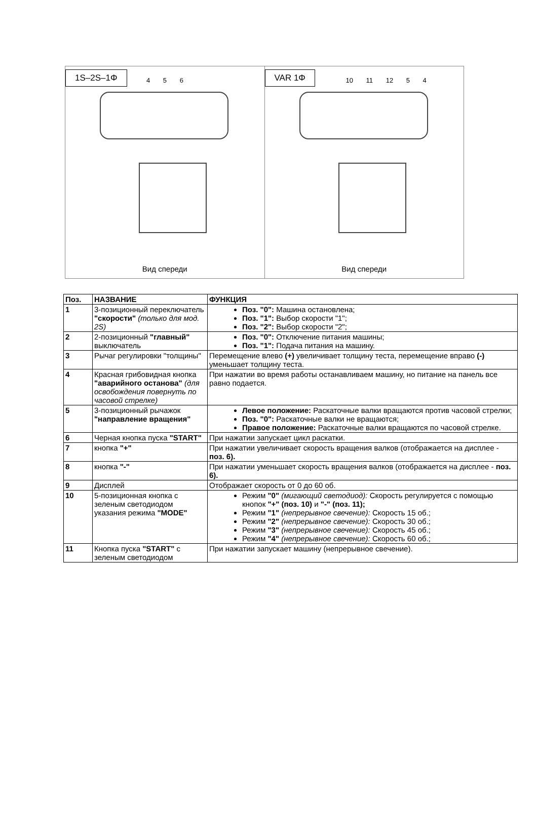1S–2S–1Φ
4 5 6
Вид спереди
VAR 1Φ
10 11 12 5 4
Вид спереди
| Поз. | НАЗВАНИЕ | ФУНКЦИЯ |
| --- | --- | --- |
| 1 | 3-позиционный переключатель "скорости" (только для мод. 2S) | Поз. "0": Машина остановлена; Поз. "1": Выбор скорости "1"; Поз. "2": Выбор скорости "2"; |
| 2 | 2-позиционный "главный" выключатель | Поз. "0": Отключение питания машины; Поз. "1": Подача питания на машину. |
| 3 | Рычаг регулировки "толщины" | Перемещение влево (+) увеличивает толщину теста, перемещение вправо (-) уменьшает толщину теста. |
| 4 | Красная грибовидная кнопка "аварийного останова" (для освобождения повернуть по часовой стрелке) | При нажатии во время работы останавливаем машину, но питание на панель все равно подается. |
| 5 | 3-позиционный рычажок "направление вращения" | Левое положение: Раскаточные валки вращаются против часовой стрелки; Поз. "0": Раскаточные валки не вращаются; Правое положение: Раскаточные валки вращаются по часовой стрелке. |
| 6 | Черная кнопка пуска "START" | При нажатии запускает цикл раскатки. |
| 7 | кнопка "+" | При нажатии увеличивает скорость вращения валков (отображается на дисплее - поз. 6). |
| 8 | кнопка "-" | При нажатии уменьшает скорость вращения валков (отображается на дисплее - поз. 6). |
| 9 | Дисплей | Отображает скорость от 0 до 60 об. |
| 10 | 5-позиционная кнопка с зеленым светодиодом указания режима "MODE" | Режим "0" (мигающий светодиод): Скорость регулируется с помощью кнопок "+" (поз. 10) и "-" (поз. 11); Режим "1" (непрерывное свечение): Скорость 15 об.; Режим "2" (непрерывное свечение): Скорость 30 об.; Режим "3" (непрерывное свечение): Скорость 45 об.; Режим "4" (непрерывное свечение): Скорость 60 об.; |
| 11 | Кнопка пуска "START" с зеленым светодиодом | При нажатии запускает машину (непрерывное свечение). |